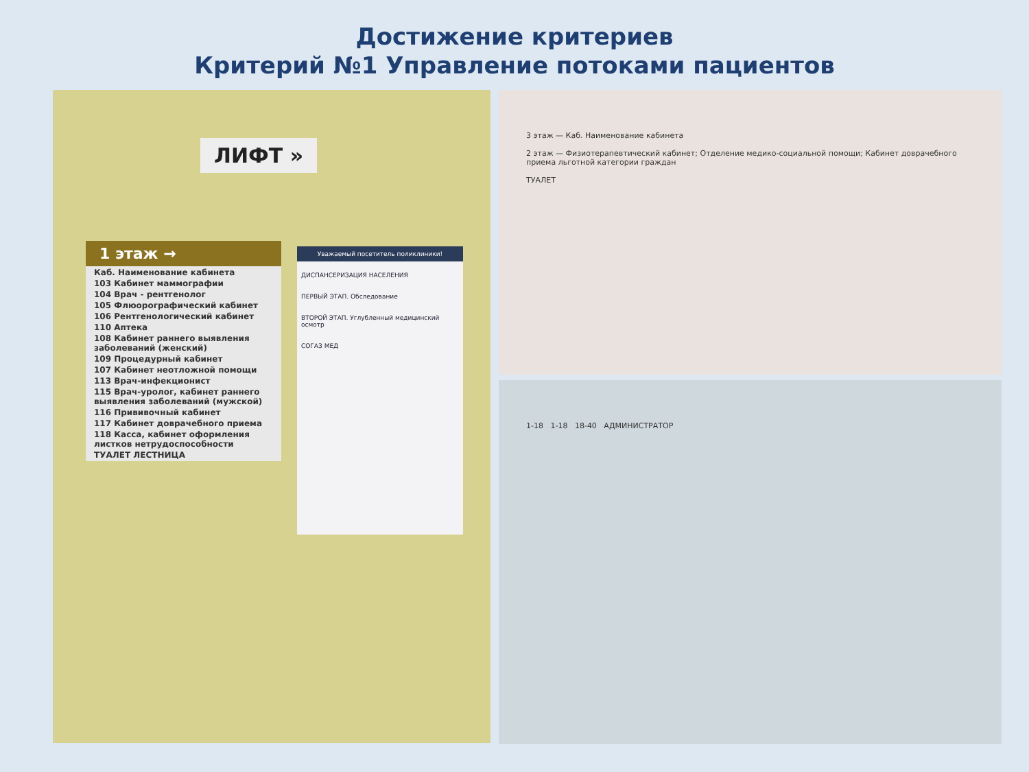Достижение критериев
Критерий №1 Управление потоками пациентов
ЛИФТ »
1 этаж →
Каб. Наименование кабинета
103 Кабинет маммографии
104 Врач - рентгенолог
105 Флюорографический кабинет
106 Рентгенологический кабинет
110 Аптека
108 Кабинет раннего выявления заболеваний (женский)
109 Процедурный кабинет
107 Кабинет неотложной помощи
113 Врач-инфекционист
115 Врач-уролог, кабинет раннего выявления заболеваний (мужской)
116 Прививочный кабинет
117 Кабинет доврачебного приема
118 Касса, кабинет оформления листков нетрудоспособности
ТУАЛЕТ ЛЕСТНИЦА
Уважаемый посетитель поликлиники!
ДИСПАНСЕРИЗАЦИЯ НАСЕЛЕНИЯ
ПЕРВЫЙ ЭТАП. Обследование
ВТОРОЙ ЭТАП. Углубленный медицинский осмотр
СОГАЗ МЕД
3 этаж — Каб. Наименование кабинета
2 этаж — Физиотерапевтический кабинет; Отделение медико-социальной помощи; Кабинет доврачебного приема льготной категории граждан
ТУАЛЕТ
1-18 1-18 18-40 АДМИНИСТРАТОР